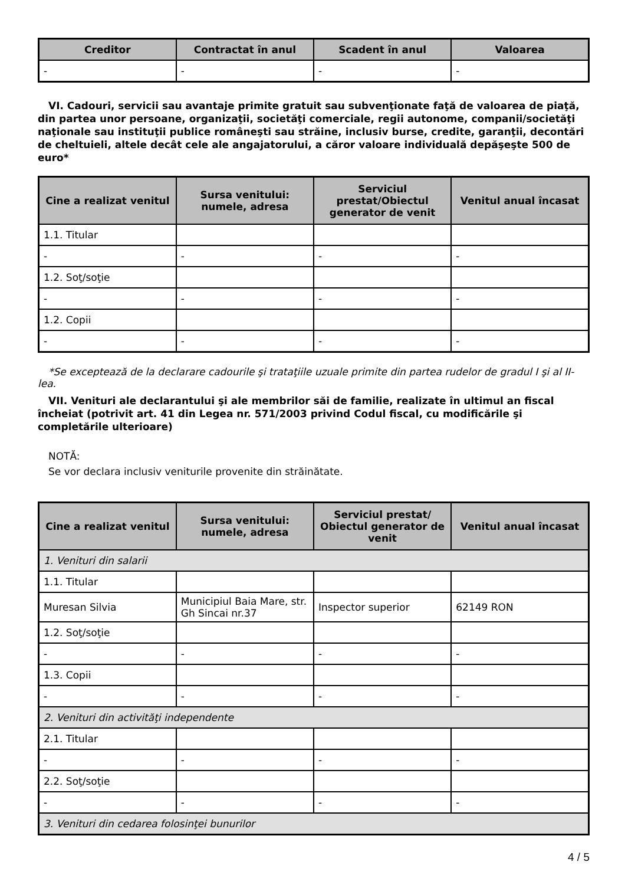| Creditor | Contractat în anul | Scadent în anul | Valoarea |
| --- | --- | --- | --- |
| - | - | - | - |
VI. Cadouri, servicii sau avantaje primite gratuit sau subvenţionate faţă de valoarea de piaţă, din partea unor persoane, organizaţii, societăţi comerciale, regii autonome, companii/societăţi naţionale sau instituţii publice româneşti sau străine, inclusiv burse, credite, garanţii, decontări de cheltuieli, altele decât cele ale angajatorului, a căror valoare individuală depăşeşte 500 de euro*
| Cine a realizat venitul | Sursa venitului: numele, adresa | Serviciul prestat/Obiectul generator de venit | Venitul anual încasat |
| --- | --- | --- | --- |
| 1.1. Titular | | | |
| - | - | - | - |
| 1.2. Soţ/soţie | | | |
| - | - | - | - |
| 1.2. Copii | | | |
| - | - | - | - |
*Se exceptează de la declarare cadourile şi trataţiile uzuale primite din partea rudelor de gradul I şi al II-lea.
VII. Venituri ale declarantului şi ale membrilor săi de familie, realizate în ultimul an fiscal încheiat (potrivit art. 41 din Legea nr. 571/2003 privind Codul fiscal, cu modificările şi completările ulterioare)
NOTĂ:
Se vor declara inclusiv veniturile provenite din străinătate.
| Cine a realizat venitul | Sursa venitului: numele, adresa | Serviciul prestat/ Obiectul generator de venit | Venitul anual încasat |
| --- | --- | --- | --- |
| 1. Venituri din salarii | | | |
| 1.1. Titular | | | |
| Muresan Silvia | Municipiul Baia Mare, str. Gh Sincai nr.37 | Inspector superior | 62149 RON |
| 1.2. Soţ/soţie | | | |
| - | - | - | - |
| 1.3. Copii | | | |
| - | - | - | - |
| 2. Venituri din activităţi independente | | | |
| 2.1. Titular | | | |
| - | - | - | - |
| 2.2. Soţ/soţie | | | |
| - | - | - | - |
| 3. Venituri din cedarea folosinţei bunurilor | | | |
4 / 5